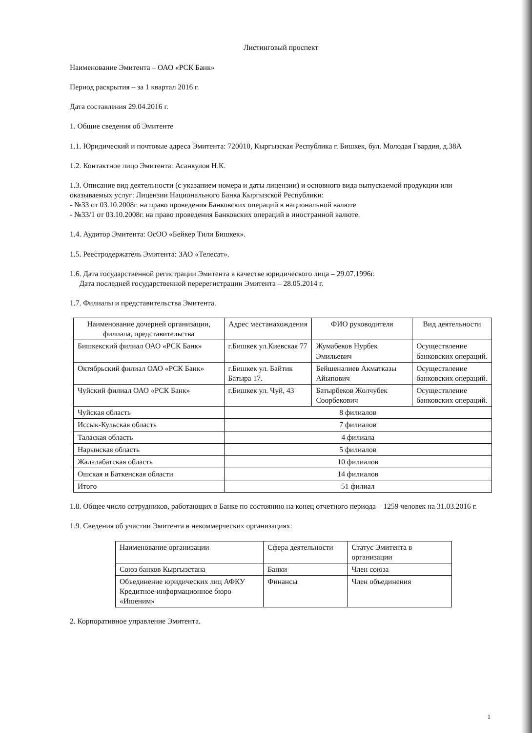Листинговый проспект
Наименование Эмитента – ОАО «РСК Банк»
Период раскрытия – за 1 квартал 2016 г.
Дата составления 29.04.2016 г.
1. Общие сведения об Эмитенте
1.1. Юридический и почтовые адреса Эмитента: 720010, Кыргызская Республика г. Бишкек, бул. Молодая Гвардия, д.38А
1.2. Контактное лицо Эмитента: Асанкулов Н.К.
1.3. Описание вид деятельности (с указанием номера и даты лицензии) и основного вида выпускаемой продукции или оказываемых услуг: Лицензии Национального Банка Кыргызской Республики:
- №33 от 03.10.2008г. на право проведения Банковских операций в национальной валюте
- №33/1 от 03.10.2008г. на право проведения Банковских операций в иностранной валюте.
1.4. Аудитор Эмитента: ОсОО «Бейкер Тили Бишкек».
1.5. Реестродержатель Эмитента: ЗАО «Телесат».
1.6. Дата государственной регистрации Эмитента в качестве юридического лица – 29.07.1996г.
Дата последней государственной перерегистрации Эмитента – 28.05.2014 г.
1.7. Филиалы и представительства Эмитента.
| Наименование дочерней организации, филиала, представительства | Адрес местанахождения | ФИО руководителя | Вид деятельности |
| --- | --- | --- | --- |
| Бишкекский филиал ОАО «РСК Банк» | г.Бишкек ул.Киевская 77 | Жумабеков Нурбек Эмильевич | Осуществление банковских операций. |
| Октябрьский филиал ОАО «РСК Банк» | г.Бишкек ул. Байтик Батыра 17. | Бейшеналиев Акматказы Айыпович | Осуществление банковских операций. |
| Чуйский филиал ОАО «РСК Банк» | г.Бишкек ул. Чуй, 43 | Батырбеков Жолчубек Соорбекович | Осуществление банковских операций. |
| Чуйская область | 8 филиалов | | |
| Иссык-Кульская область | 7 филиалов | | |
| Талаская область | 4 филиала | | |
| Нарынская область | 5 филиалов | | |
| Жалалабатская область | 10 филиалов | | |
| Ошская и Баткенская области | 14 филиалов | | |
| Итого | 51 филиал | | |
1.8. Общее число сотрудников, работающих в Банке по состоянию на конец отчетного периода – 1259 человек на 31.03.2016 г.
1.9. Сведения об участии Эмитента в некоммерческих организациях:
| Наименование организации | Сфера деятельности | Статус Эмитента в организации |
| Союз банков Кыргызстана | Банки | Член союза |
| Объединение юридических лиц АФКУ Кредитное-информационное бюро «Ишеним» | Финансы | Член объединения |
2. Корпоративное управление Эмитента.
1